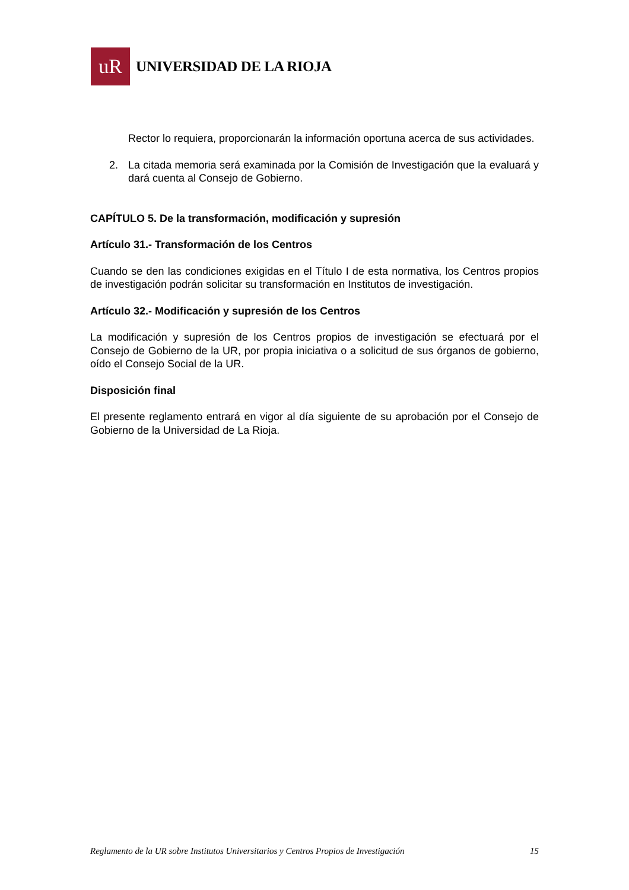uR
UNIVERSIDAD DE LA RIOJA
Rector lo requiera, proporcionarán la información oportuna acerca de sus actividades.
2. La citada memoria será examinada por la Comisión de Investigación que la evaluará y dará cuenta al Consejo de Gobierno.
CAPÍTULO 5. De la transformación, modificación y supresión
Artículo 31.- Transformación de los Centros
Cuando se den las condiciones exigidas en el Título I de esta normativa, los Centros propios de investigación podrán solicitar su transformación en Institutos de investigación.
Artículo 32.- Modificación y supresión de los Centros
La modificación y supresión de los Centros propios de investigación se efectuará por el Consejo de Gobierno de la UR, por propia iniciativa o a solicitud de sus órganos de gobierno, oído el Consejo Social de la UR.
Disposición final
El presente reglamento entrará en vigor al día siguiente de su aprobación por el Consejo de Gobierno de la Universidad de La Rioja.
Reglamento de la UR sobre Institutos Universitarios y Centros Propios de Investigación 15